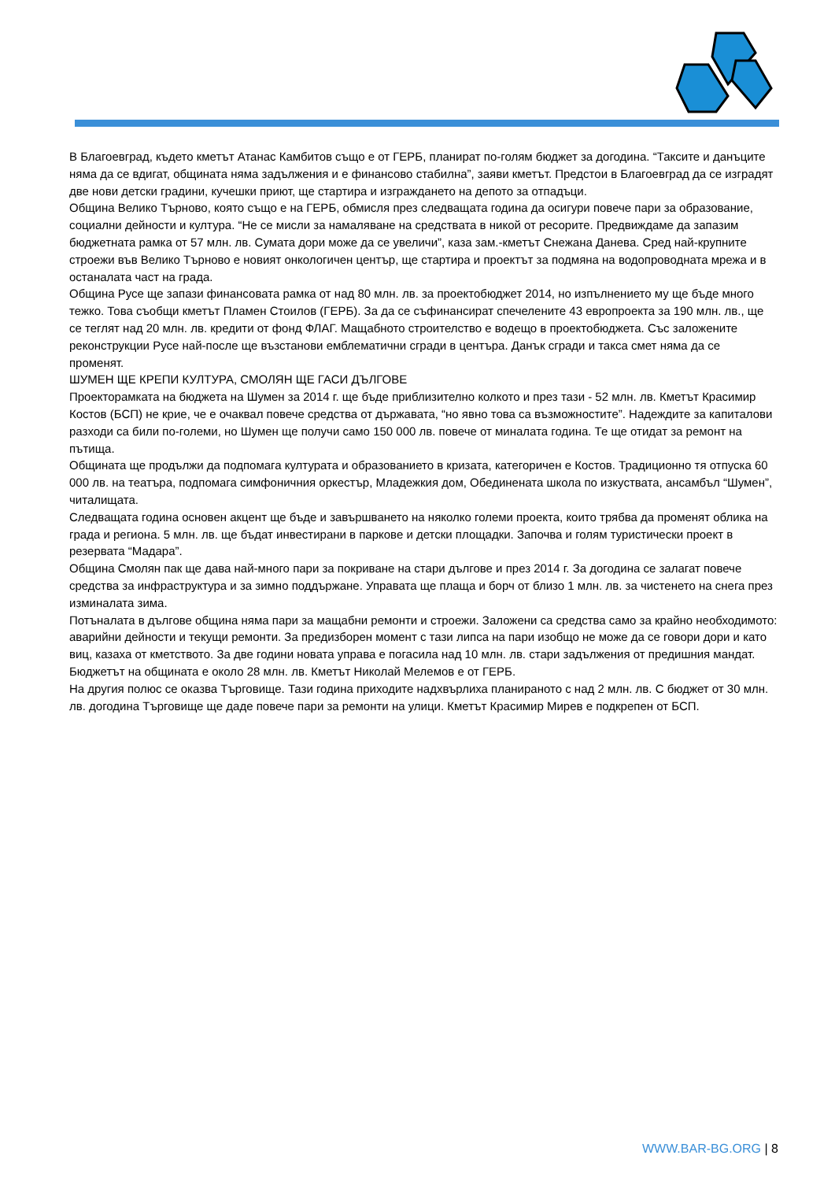В Благоевград, където кметът Атанас Камбитов също е от ГЕРБ, планират по-голям бюджет за догодина. “Таксите и данъците няма да се вдигат, общината няма задължения и е финансово стабилна”, заяви кметът. Предстои в Благоевград да се изградят две нови детски градини, кучешки приют, ще стартира и изграждането на депото за отпадъци.
Община Велико Търново, която също е на ГЕРБ, обмисля през следващата година да осигури повече пари за образование, социални дейности и култура. “Не се мисли за намаляване на средствата в никой от ресорите. Предвиждаме да запазим бюджетната рамка от 57 млн. лв. Сумата дори може да се увеличи”, каза зам.-кметът Снежана Данева. Сред най-крупните строежи във Велико Търново е новият онкологичен център, ще стартира и проектът за подмяна на водопроводната мрежа и в останалата част на града.
Община Русе ще запази финансовата рамка от над 80 млн. лв. за проектобюджет 2014, но изпълнението му ще бъде много тежко. Това съобщи кметът Пламен Стоилов (ГЕРБ). За да се съфинансират спечелените 43 европроекта за 190 млн. лв., ще се теглят над 20 млн. лв. кредити от фонд ФЛАГ. Мащабното строителство е водещо в проектобюджета. Със заложените реконструкции Русе най-после ще възстанови емблематични сгради в центъра. Данък сгради и такса смет няма да се променят.
ШУМЕН ЩЕ КРЕПИ КУЛТУРА, СМОЛЯН ЩЕ ГАСИ ДЪЛГОВЕ
Проекторамката на бюджета на Шумен за 2014 г. ще бъде приблизително колкото и през тази - 52 млн. лв. Кметът Красимир Костов (БСП) не крие, че е очаквал повече средства от държавата, “но явно това са възможностите”. Надеждите за капиталови разходи са били по-големи, но Шумен ще получи само 150 000 лв. повече от миналата година. Те ще отидат за ремонт на пътища.
Общината ще продължи да подпомага културата и образованието в кризата, категоричен е Костов. Традиционно тя отпуска 60 000 лв. на театъра, подпомага симфоничния оркестър, Младежкия дом, Обединената школа по изкуствата, ансамбъл “Шумен”, читалищата.
Следващата година основен акцент ще бъде и завършването на няколко големи проекта, които трябва да променят облика на града и региона. 5 млн. лв. ще бъдат инвестирани в паркове и детски площадки. Започва и голям туристически проект в резервата “Мадара”.
Община Смолян пак ще дава най-много пари за покриване на стари дългове и през 2014 г. За догодина се залагат повече средства за инфраструктура и за зимно поддържане. Управата ще плаща и борч от близо 1 млн. лв. за чистенето на снега през изминалата зима.
Потъналата в дългове община няма пари за мащабни ремонти и строежи. Заложени са средства само за крайно необходимото: аварийни дейности и текущи ремонти. За предизборен момент с тази липса на пари изобщо не може да се говори дори и като виц, казаха от кметството. За две години новата управа е погасила над 10 млн. лв. стари задължения от предишния мандат. Бюджетът на общината е около 28 млн. лв. Кметът Николай Мелемов е от ГЕРБ.
На другия полюс се оказва Търговище. Тази година приходите надхвърлиха планираното с над 2 млн. лв. С бюджет от 30 млн. лв. догодина Търговище ще даде повече пари за ремонти на улици. Кметът Красимир Мирев е подкрепен от БСП.
WWW.BAR-BG.ORG | 8